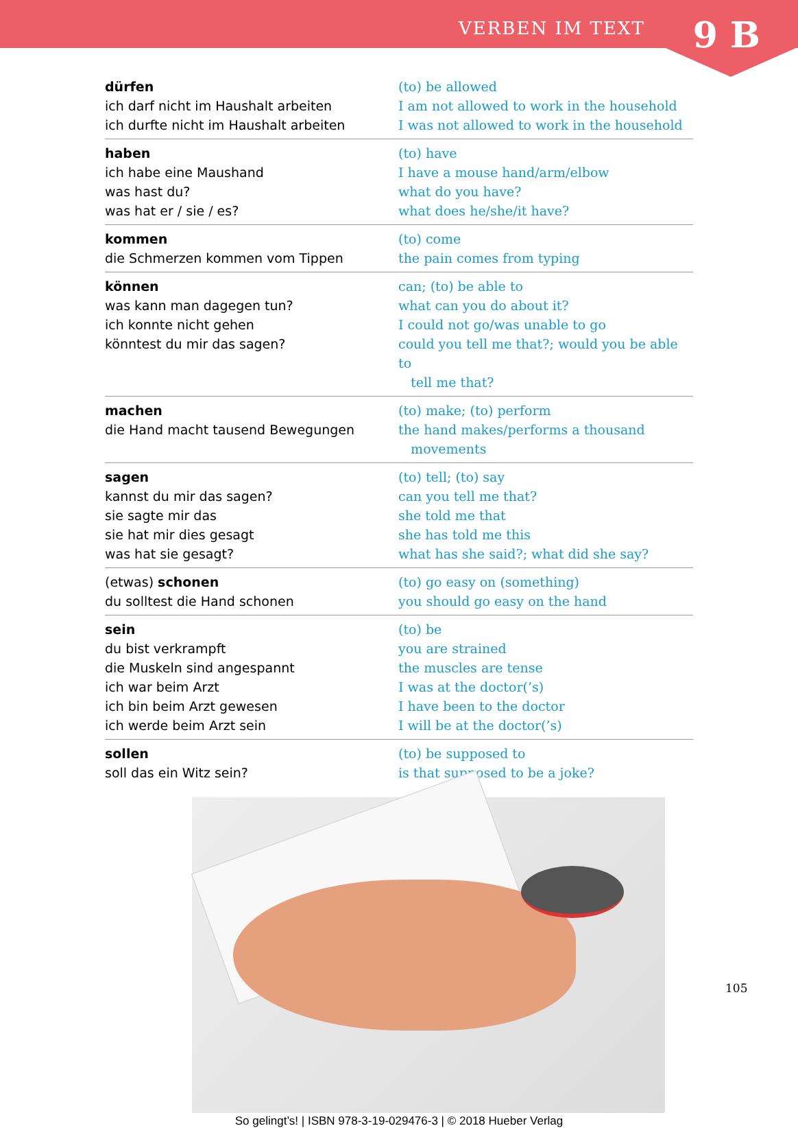VERBEN IM TEXT 9 B
| dürfen | (to) be allowed |
| ich darf nicht im Haushalt arbeiten | I am not allowed to work in the household |
| ich durfte nicht im Haushalt arbeiten | I was not allowed to work in the household |
| haben | (to) have |
| ich habe eine Maushand | I have a mouse hand/arm/elbow |
| was hast du? | what do you have? |
| was hat er / sie / es? | what does he/she/it have? |
| kommen | (to) come |
| die Schmerzen kommen vom Tippen | the pain comes from typing |
| können | can; (to) be able to |
| was kann man dagegen tun? | what can you do about it? |
| ich konnte nicht gehen | I could not go/was unable to go |
| könntest du mir das sagen? | could you tell me that?; would you be able to tell me that? |
| machen | (to) make; (to) perform |
| die Hand macht tausend Bewegungen | the hand makes/performs a thousand movements |
| sagen | (to) tell; (to) say |
| kannst du mir das sagen? | can you tell me that? |
| sie sagte mir das | she told me that |
| sie hat mir dies gesagt | she has told me this |
| was hat sie gesagt? | what has she said?; what did she say? |
| (etwas) schonen | (to) go easy on (something) |
| du solltest die Hand schonen | you should go easy on the hand |
| sein | (to) be |
| du bist verkrampft | you are strained |
| die Muskeln sind angespannt | the muscles are tense |
| ich war beim Arzt | I was at the doctor(’s) |
| ich bin beim Arzt gewesen | I have been to the doctor |
| ich werde beim Arzt sein | I will be at the doctor(’s) |
| sollen | (to) be supposed to |
| soll das ein Witz sein? | is that supposed to be a joke? |
105
So gelingt’s! | ISBN 978-3-19-029476-3 | © 2018 Hueber Verlag